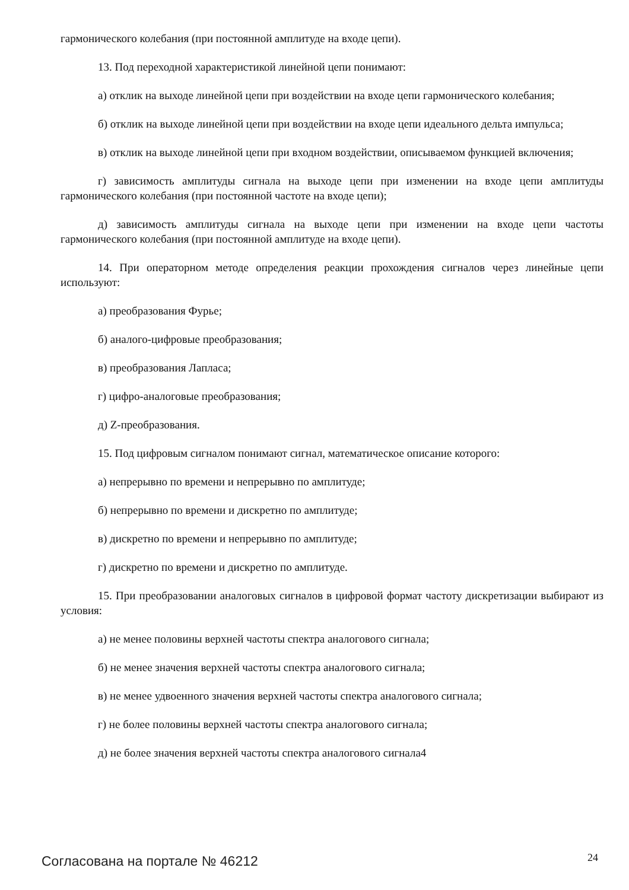гармонического колебания (при постоянной амплитуде на входе цепи).
13. Под переходной характеристикой линейной цепи понимают:
а) отклик на выходе линейной цепи при воздействии на входе цепи гармонического колебания;
б) отклик на выходе линейной цепи при воздействии на входе цепи идеального дельта импульса;
в) отклик на выходе линейной цепи при входном воздействии, описываемом функцией включения;
г) зависимость амплитуды сигнала на выходе цепи при изменении на входе цепи амплитуды гармонического колебания (при постоянной частоте на входе цепи);
д) зависимость амплитуды сигнала на выходе цепи при изменении на входе цепи частоты гармонического колебания (при постоянной амплитуде на входе цепи).
14. При операторном методе определения реакции прохождения сигналов через линейные цепи используют:
а) преобразования Фурье;
б) аналого-цифровые преобразования;
в) преобразования Лапласа;
г) цифро-аналоговые преобразования;
д) Z-преобразования.
15. Под цифровым сигналом понимают сигнал, математическое описание которого:
а) непрерывно по времени и непрерывно по амплитуде;
б) непрерывно по времени и дискретно по амплитуде;
в) дискретно по времени и непрерывно по амплитуде;
г) дискретно по времени и дискретно по амплитуде.
15. При преобразовании аналоговых сигналов в цифровой формат частоту дискретизации выбирают из условия:
а) не менее половины верхней частоты спектра аналогового сигнала;
б) не менее значения верхней частоты спектра аналогового сигнала;
в) не менее удвоенного значения верхней частоты спектра аналогового сигнала;
г) не более половины верхней частоты спектра аналогового сигнала;
д) не более значения верхней частоты спектра аналогового сигнала4
Согласована на портале № 46212 24